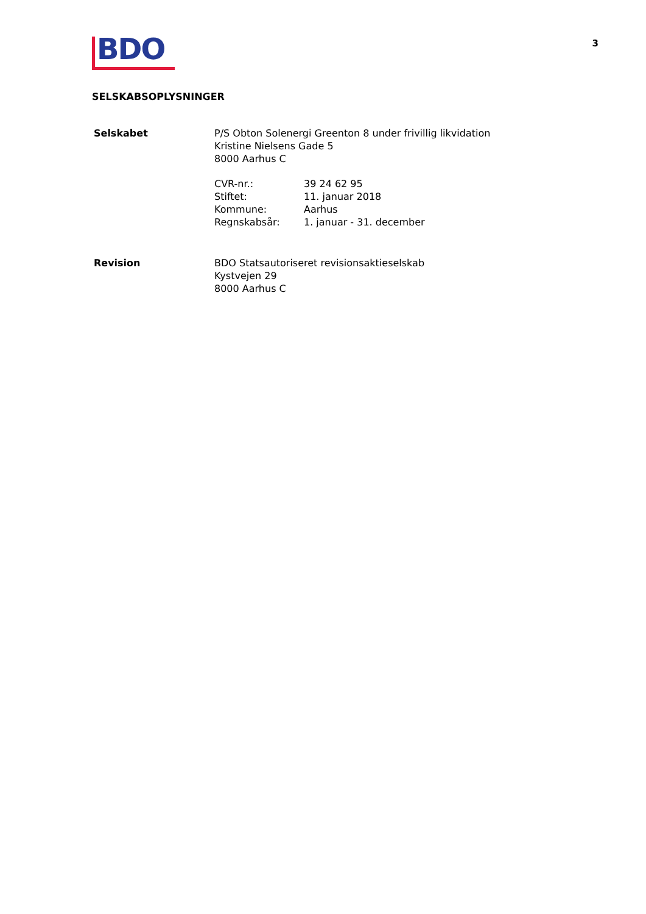3
BDO
SELSKABSOPLYSNINGER
| Selskabet | P/S Obton Solenergi Greenton 8 under frivillig likvidation Kristine Nielsens Gade 5 8000 Aarhus C / CVR-nr.: / 39 24 62 95 / / Stiftet: / 11. januar 2018 / / Kommune: / Aarhus / / Regnskabsår: / 1. januar - 31. december / |
| Revision | BDO Statsautoriseret revisionsaktieselskab Kystvejen 29 8000 Aarhus C |